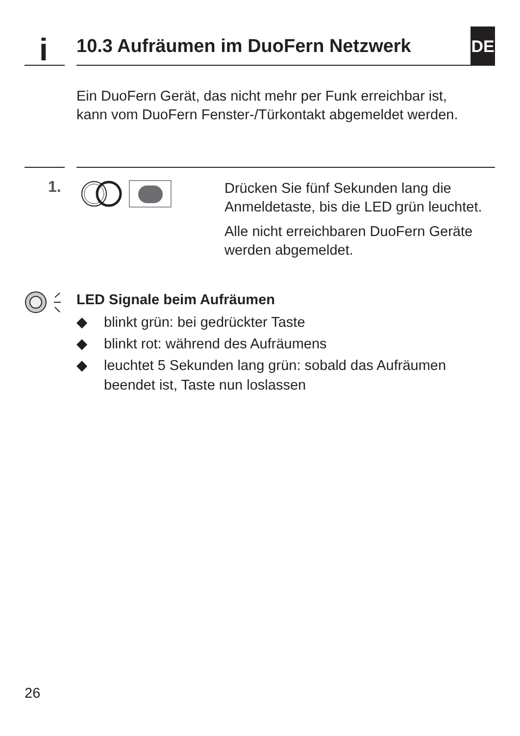i
10.3 Aufräumen im DuoFern Netzwerk
DE
Ein DuoFern Gerät, das nicht mehr per Funk erreichbar ist, kann vom DuoFern Fenster-/Türkontakt abgemeldet werden.
1.
Drücken Sie fünf Sekunden lang die Anmeldetaste, bis die LED grün leuchtet.
Alle nicht erreichbaren DuoFern Geräte werden abgemeldet.
LED Signale beim Aufräumen
◆ blinkt grün: bei gedrückter Taste
◆ blinkt rot: während des Aufräumens
◆ leuchtet 5 Sekunden lang grün: sobald das Aufräumen beendet ist, Taste nun loslassen
26